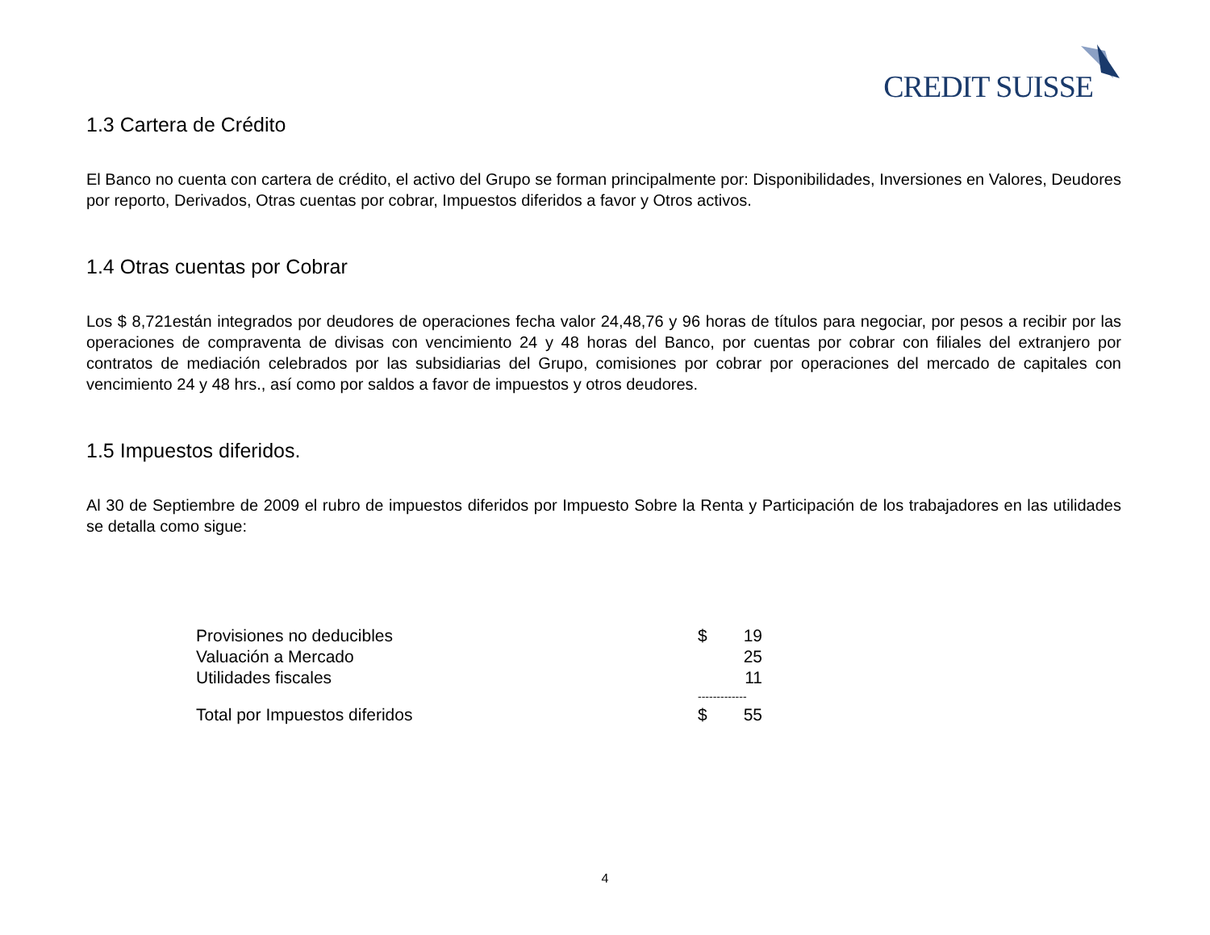CREDIT SUISSE
1.3 Cartera de Crédito
El Banco no cuenta con cartera de crédito, el activo del Grupo se forman principalmente por: Disponibilidades, Inversiones en Valores, Deudores por reporto, Derivados, Otras cuentas por cobrar, Impuestos diferidos a favor y Otros activos.
1.4 Otras cuentas por Cobrar
Los $ 8,721están integrados por deudores de operaciones fecha valor 24,48,76 y 96 horas de títulos para negociar, por pesos a recibir por las operaciones de compraventa de divisas con vencimiento 24 y 48 horas del Banco, por cuentas por cobrar con filiales del extranjero por contratos de mediación celebrados por las subsidiarias del Grupo, comisiones por cobrar por operaciones del mercado de capitales con vencimiento 24 y 48 hrs., así como por saldos a favor de impuestos y otros deudores.
1.5 Impuestos diferidos.
Al 30 de Septiembre de 2009 el rubro de impuestos diferidos por Impuesto Sobre la Renta y Participación de los trabajadores en las utilidades se detalla como sigue:
| Provisiones no deducibles | $ | 19 |
| Valuación a Mercado | | 25 |
| Utilidades fiscales | | 11 |
| | ------------- | |
| Total por Impuestos diferidos | $ | 55 |
4